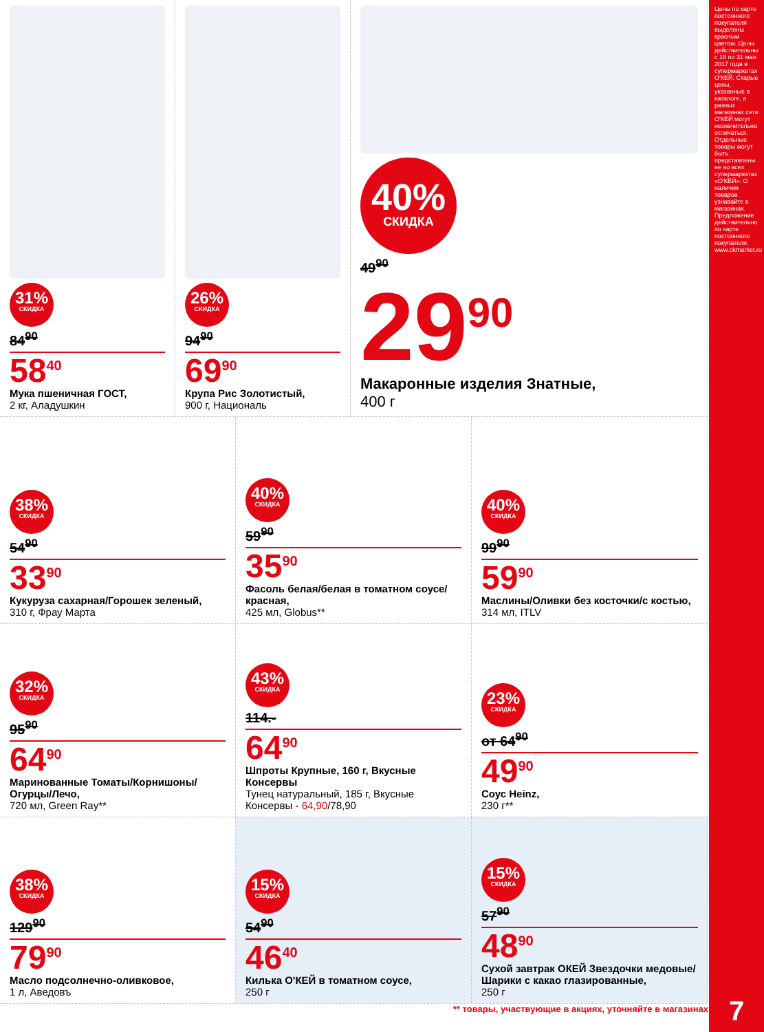31%
СКИДКА
84<sup>90</sup>
58<sup>40</sup>
Мука пшеничная ГОСТ,
2 кг, Аладушкин
26%
СКИДКА
94<sup>90</sup>
69<sup>90</sup>
Крупа Рис Золотистый,
900 г, Националь
40%
СКИДКА
49<sup>90</sup>
29<sup>90</sup>
Макаронные изделия Знатные,
400 г
38%
СКИДКА
54<sup>90</sup>
33<sup>90</sup>
Кукуруза сахарная/Горошек зеленый,
310 г, Фрау Марта
40%
СКИДКА
59<sup>90</sup>
35<sup>90</sup>
Фасоль белая/белая в томатном соусе/красная,
425 мл, Globus**
40%
СКИДКА
99<sup>90</sup>
59<sup>90</sup>
Маслины/Оливки без косточки/с костью,
314 мл, ITLV
32%
СКИДКА
95<sup>90</sup>
64<sup>90</sup>
Маринованные Томаты/Корнишоны/ Огурцы/Лечо,
720 мл, Green Ray**
43%
СКИДКА
114.-
64<sup>90</sup>
Шпроты Крупные, 160 г, Вкусные Консервы
Тунец натуральный, 185 г, Вкусные Консервы - 64,90/78,90
23%
СКИДКА
от 64<sup>90</sup>
49<sup>90</sup>
Соус Heinz,
230 г**
38%
СКИДКА
129<sup>90</sup>
79<sup>90</sup>
Масло подсолнечно-оливковое,
1 л, Аведовъ
15%
СКИДКА
54<sup>90</sup>
46<sup>40</sup>
Килька О'КЕЙ в томатном соусе,
250 г
15%
СКИДКА
57<sup>90</sup>
48<sup>90</sup>
Сухой завтрак ОКЕЙ Звездочки медовые/Шарики с какао глазированные,
250 г
** товары, участвующие в акциях, уточняйте в магазинах
Цены по карте постоянного покупателя выделены красным цветом. Цены действительны с 18 по 31 мая 2017 года в супермаркетах О'КЕЙ. Старые цены, указанные в каталоге, в разных магазинах сети О'КЕЙ могут незначительно отличаться. Отдельные товары могут быть представлены не во всех супермаркетах «О'КЕЙ». О наличии товаров узнавайте в магазинах. Предложение действительно по карте постоянного покупателя. www.okmarket.ru
7